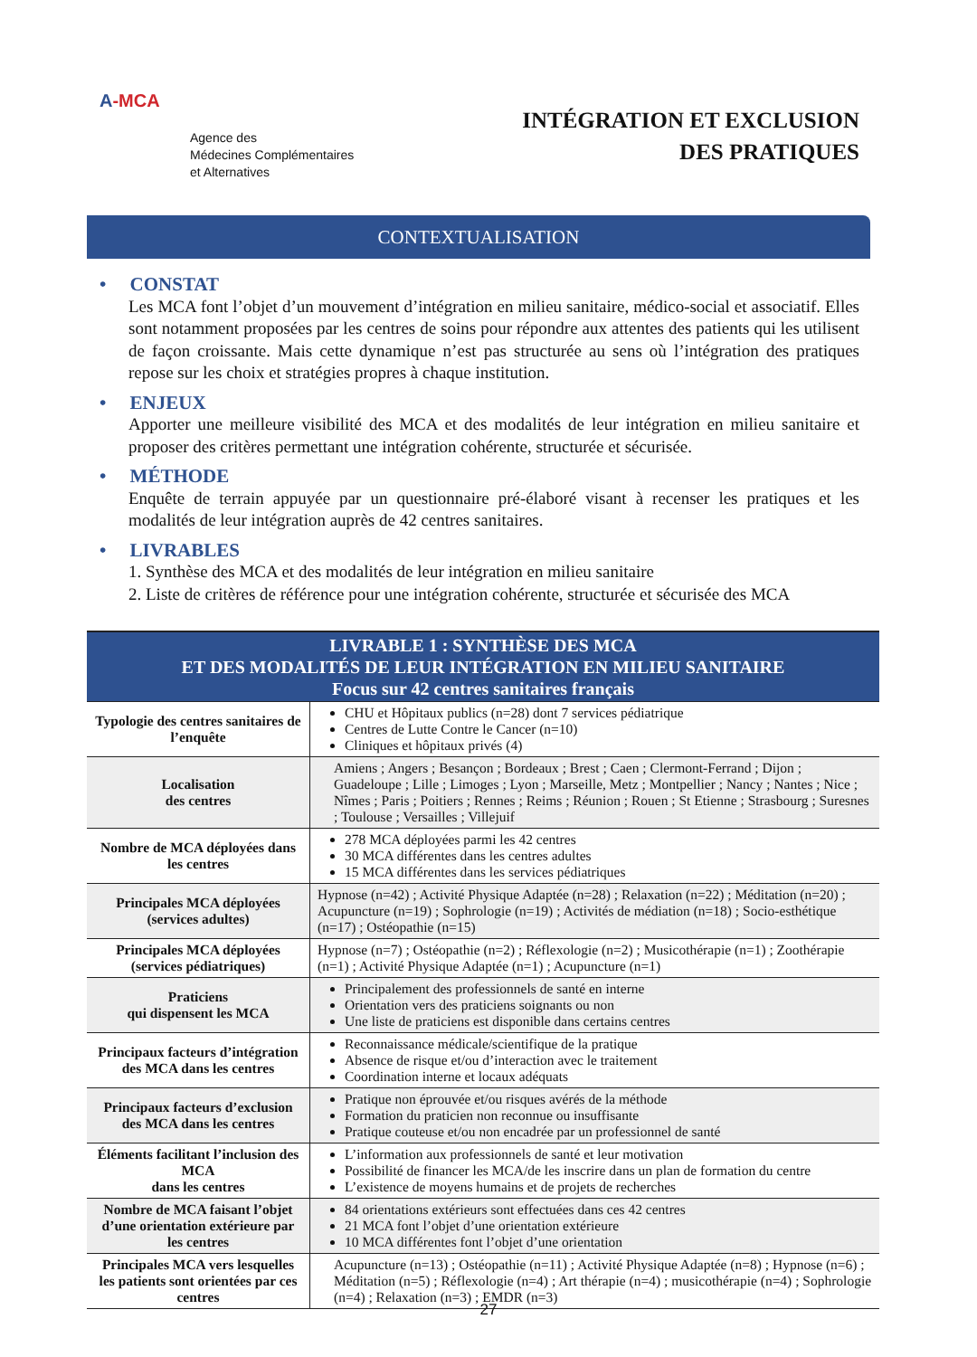A-MCA
Agence des
Médecines Complémentaires
et Alternatives
INTÉGRATION ET EXCLUSION
DES PRATIQUES
CONTEXTUALISATION
• CONSTAT
Les MCA font l’objet d’un mouvement d’intégration en milieu sanitaire, médico-social et associatif. Elles sont notamment proposées par les centres de soins pour répondre aux attentes des patients qui les utilisent de façon croissante. Mais cette dynamique n’est pas structurée au sens où l’intégration des pratiques repose sur les choix et stratégies propres à chaque institution.
• ENJEUX
Apporter une meilleure visibilité des MCA et des modalités de leur intégration en milieu sanitaire et proposer des critères permettant une intégration cohérente, structurée et sécurisée.
• MÉTHODE
Enquête de terrain appuyée par un questionnaire pré-élaboré visant à recenser les pratiques et les modalités de leur intégration auprès de 42 centres sanitaires.
• LIVRABLES
1. Synthèse des MCA et des modalités de leur intégration en milieu sanitaire
2. Liste de critères de référence pour une intégration cohérente, structurée et sécurisée des MCA
| LIVRABLE 1 : SYNTHÈSE DES MCA ET DES MODALITÉS DE LEUR INTÉGRATION EN MILIEU SANITAIRE Focus sur 42 centres sanitaires français | |
| --- | --- |
| Typologie des centres sanitaires de l’enquête | CHU et Hôpitaux publics (n=28) dont 7 services pédiatrique Centres de Lutte Contre le Cancer (n=10) Cliniques et hôpitaux privés (4) |
| Localisation des centres | Amiens ; Angers ; Besançon ; Bordeaux ; Brest ; Caen ; Clermont-Ferrand ; Dijon ; Guadeloupe ; Lille ; Limoges ; Lyon ; Marseille, Metz ; Montpellier ; Nancy ; Nantes ; Nice ; Nîmes ; Paris ; Poitiers ; Rennes ; Reims ; Réunion ; Rouen ; St Etienne ; Strasbourg ; Suresnes ; Toulouse ; Versailles ; Villejuif |
| Nombre de MCA déployées dans les centres | 278 MCA déployées parmi les 42 centres 30 MCA différentes dans les centres adultes 15 MCA différentes dans les services pédiatriques |
| Principales MCA déployées (services adultes) | Hypnose (n=42) ; Activité Physique Adaptée (n=28) ; Relaxation (n=22) ; Méditation (n=20) ; Acupuncture (n=19) ; Sophrologie (n=19) ; Activités de médiation (n=18) ; Socio-esthétique (n=17) ; Ostéopathie (n=15) |
| Principales MCA déployées (services pédiatriques) | Hypnose (n=7) ; Ostéopathie (n=2) ; Réflexologie (n=2) ; Musicothérapie (n=1) ; Zoothérapie (n=1) ; Activité Physique Adaptée (n=1) ; Acupuncture (n=1) |
| Praticiens qui dispensent les MCA | Principalement des professionnels de santé en interne Orientation vers des praticiens soignants ou non Une liste de praticiens est disponible dans certains centres |
| Principaux facteurs d’intégration des MCA dans les centres | Reconnaissance médicale/scientifique de la pratique Absence de risque et/ou d’interaction avec le traitement Coordination interne et locaux adéquats |
| Principaux facteurs d’exclusion des MCA dans les centres | Pratique non éprouvée et/ou risques avérés de la méthode Formation du praticien non reconnue ou insuffisante Pratique couteuse et/ou non encadrée par un professionnel de santé |
| Éléments facilitant l’inclusion des MCA dans les centres | L’information aux professionnels de santé et leur motivation Possibilité de financer les MCA/de les inscrire dans un plan de formation du centre L’existence de moyens humains et de projets de recherches |
| Nombre de MCA faisant l’objet d’une orientation extérieure par les centres | 84 orientations extérieurs sont effectuées dans ces 42 centres 21 MCA font l’objet d’une orientation extérieure 10 MCA différentes font l’objet d’une orientation |
| Principales MCA vers lesquelles les patients sont orientées par ces centres | Acupuncture (n=13) ; Ostéopathie (n=11) ; Activité Physique Adaptée (n=8) ; Hypnose (n=6) ; Méditation (n=5) ; Réflexologie (n=4) ; Art thérapie (n=4) ; musicothérapie (n=4) ; Sophrologie (n=4) ; Relaxation (n=3) ; EMDR (n=3) |
27